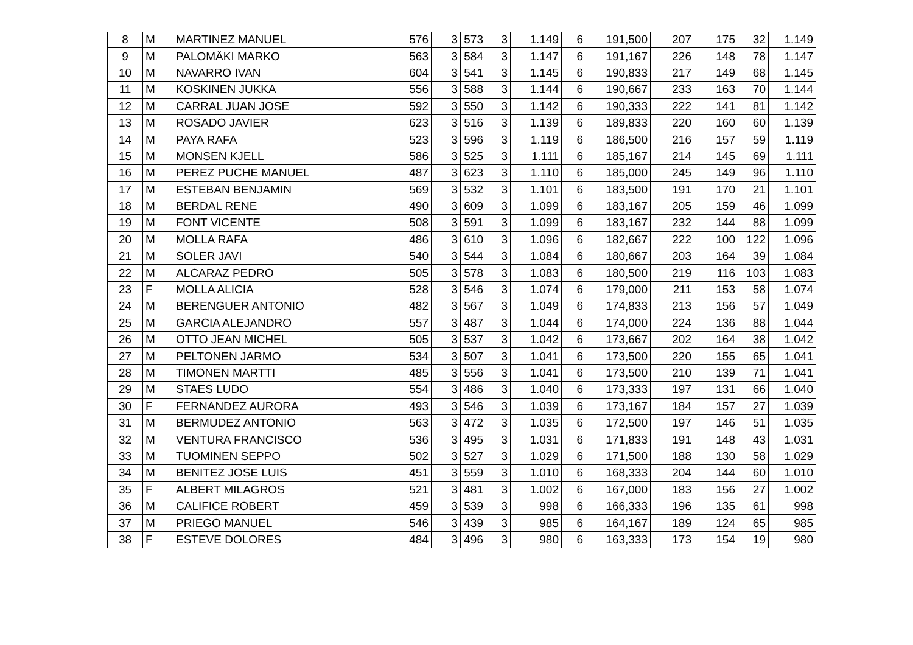| 8 | M | MARTINEZ MANUEL | 576 | 3 | 573 | 3 | 1.149 | 6 | 191,500 | 207 | 175 | 32 | 1.149 |
| 9 | M | PALOMÄKI MARKO | 563 | 3 | 584 | 3 | 1.147 | 6 | 191,167 | 226 | 148 | 78 | 1.147 |
| 10 | M | NAVARRO IVAN | 604 | 3 | 541 | 3 | 1.145 | 6 | 190,833 | 217 | 149 | 68 | 1.145 |
| 11 | M | KOSKINEN JUKKA | 556 | 3 | 588 | 3 | 1.144 | 6 | 190,667 | 233 | 163 | 70 | 1.144 |
| 12 | M | CARRAL JUAN JOSE | 592 | 3 | 550 | 3 | 1.142 | 6 | 190,333 | 222 | 141 | 81 | 1.142 |
| 13 | M | ROSADO JAVIER | 623 | 3 | 516 | 3 | 1.139 | 6 | 189,833 | 220 | 160 | 60 | 1.139 |
| 14 | M | PAYA RAFA | 523 | 3 | 596 | 3 | 1.119 | 6 | 186,500 | 216 | 157 | 59 | 1.119 |
| 15 | M | MONSEN KJELL | 586 | 3 | 525 | 3 | 1.111 | 6 | 185,167 | 214 | 145 | 69 | 1.111 |
| 16 | M | PEREZ PUCHE MANUEL | 487 | 3 | 623 | 3 | 1.110 | 6 | 185,000 | 245 | 149 | 96 | 1.110 |
| 17 | M | ESTEBAN BENJAMIN | 569 | 3 | 532 | 3 | 1.101 | 6 | 183,500 | 191 | 170 | 21 | 1.101 |
| 18 | M | BERDAL RENE | 490 | 3 | 609 | 3 | 1.099 | 6 | 183,167 | 205 | 159 | 46 | 1.099 |
| 19 | M | FONT VICENTE | 508 | 3 | 591 | 3 | 1.099 | 6 | 183,167 | 232 | 144 | 88 | 1.099 |
| 20 | M | MOLLA RAFA | 486 | 3 | 610 | 3 | 1.096 | 6 | 182,667 | 222 | 100 | 122 | 1.096 |
| 21 | M | SOLER JAVI | 540 | 3 | 544 | 3 | 1.084 | 6 | 180,667 | 203 | 164 | 39 | 1.084 |
| 22 | M | ALCARAZ PEDRO | 505 | 3 | 578 | 3 | 1.083 | 6 | 180,500 | 219 | 116 | 103 | 1.083 |
| 23 | F | MOLLA ALICIA | 528 | 3 | 546 | 3 | 1.074 | 6 | 179,000 | 211 | 153 | 58 | 1.074 |
| 24 | M | BERENGUER ANTONIO | 482 | 3 | 567 | 3 | 1.049 | 6 | 174,833 | 213 | 156 | 57 | 1.049 |
| 25 | M | GARCIA ALEJANDRO | 557 | 3 | 487 | 3 | 1.044 | 6 | 174,000 | 224 | 136 | 88 | 1.044 |
| 26 | M | OTTO JEAN MICHEL | 505 | 3 | 537 | 3 | 1.042 | 6 | 173,667 | 202 | 164 | 38 | 1.042 |
| 27 | M | PELTONEN JARMO | 534 | 3 | 507 | 3 | 1.041 | 6 | 173,500 | 220 | 155 | 65 | 1.041 |
| 28 | M | TIMONEN MARTTI | 485 | 3 | 556 | 3 | 1.041 | 6 | 173,500 | 210 | 139 | 71 | 1.041 |
| 29 | M | STAES LUDO | 554 | 3 | 486 | 3 | 1.040 | 6 | 173,333 | 197 | 131 | 66 | 1.040 |
| 30 | F | FERNANDEZ AURORA | 493 | 3 | 546 | 3 | 1.039 | 6 | 173,167 | 184 | 157 | 27 | 1.039 |
| 31 | M | BERMUDEZ ANTONIO | 563 | 3 | 472 | 3 | 1.035 | 6 | 172,500 | 197 | 146 | 51 | 1.035 |
| 32 | M | VENTURA FRANCISCO | 536 | 3 | 495 | 3 | 1.031 | 6 | 171,833 | 191 | 148 | 43 | 1.031 |
| 33 | M | TUOMINEN SEPPO | 502 | 3 | 527 | 3 | 1.029 | 6 | 171,500 | 188 | 130 | 58 | 1.029 |
| 34 | M | BENITEZ JOSE LUIS | 451 | 3 | 559 | 3 | 1.010 | 6 | 168,333 | 204 | 144 | 60 | 1.010 |
| 35 | F | ALBERT MILAGROS | 521 | 3 | 481 | 3 | 1.002 | 6 | 167,000 | 183 | 156 | 27 | 1.002 |
| 36 | M | CALIFICE ROBERT | 459 | 3 | 539 | 3 | 998 | 6 | 166,333 | 196 | 135 | 61 | 998 |
| 37 | M | PRIEGO MANUEL | 546 | 3 | 439 | 3 | 985 | 6 | 164,167 | 189 | 124 | 65 | 985 |
| 38 | F | ESTEVE DOLORES | 484 | 3 | 496 | 3 | 980 | 6 | 163,333 | 173 | 154 | 19 | 980 |